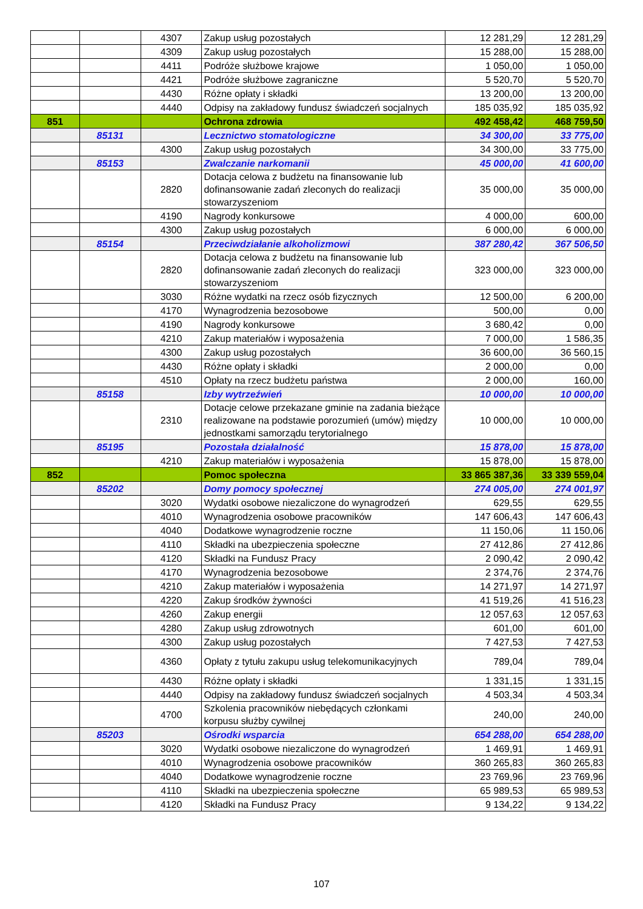| | | 4307 | Zakup usług pozostałych | 12 281,29 | 12 281,29 |
| | | 4309 | Zakup usług pozostałych | 15 288,00 | 15 288,00 |
| | | 4411 | Podróże służbowe krajowe | 1 050,00 | 1 050,00 |
| | | 4421 | Podróże służbowe zagraniczne | 5 520,70 | 5 520,70 |
| | | 4430 | Różne opłaty i składki | 13 200,00 | 13 200,00 |
| | | 4440 | Odpisy na zakładowy fundusz świadczeń socjalnych | 185 035,92 | 185 035,92 |
| 851 | | | Ochrona zdrowia | 492 458,42 | 468 759,50 |
| | 85131 | | Lecznictwo stomatologiczne | 34 300,00 | 33 775,00 |
| | | 4300 | Zakup usług pozostałych | 34 300,00 | 33 775,00 |
| | 85153 | | Zwalczanie narkomanii | 45 000,00 | 41 600,00 |
| | | 2820 | Dotacja celowa z budżetu na finansowanie lub dofinansowanie zadań zleconych do realizacji stowarzyszeniom | 35 000,00 | 35 000,00 |
| | | 4190 | Nagrody konkursowe | 4 000,00 | 600,00 |
| | | 4300 | Zakup usług pozostałych | 6 000,00 | 6 000,00 |
| | 85154 | | Przeciwdziałanie alkoholizmowi | 387 280,42 | 367 506,50 |
| | | 2820 | Dotacja celowa z budżetu na finansowanie lub dofinansowanie zadań zleconych do realizacji stowarzyszeniom | 323 000,00 | 323 000,00 |
| | | 3030 | Różne wydatki na rzecz osób fizycznych | 12 500,00 | 6 200,00 |
| | | 4170 | Wynagrodzenia bezosobowe | 500,00 | 0,00 |
| | | 4190 | Nagrody konkursowe | 3 680,42 | 0,00 |
| | | 4210 | Zakup materiałów i wyposażenia | 7 000,00 | 1 586,35 |
| | | 4300 | Zakup usług pozostałych | 36 600,00 | 36 560,15 |
| | | 4430 | Różne opłaty i składki | 2 000,00 | 0,00 |
| | | 4510 | Opłaty na rzecz budżetu państwa | 2 000,00 | 160,00 |
| | 85158 | | Izby wytrzeźwień | 10 000,00 | 10 000,00 |
| | | 2310 | Dotacje celowe przekazane gminie na zadania bieżące realizowane na podstawie porozumień (umów) między jednostkami samorządu terytorialnego | 10 000,00 | 10 000,00 |
| | 85195 | | Pozostała działalność | 15 878,00 | 15 878,00 |
| | | 4210 | Zakup materiałów i wyposażenia | 15 878,00 | 15 878,00 |
| 852 | | | Pomoc społeczna | 33 865 387,36 | 33 339 559,04 |
| | 85202 | | Domy pomocy społecznej | 274 005,00 | 274 001,97 |
| | | 3020 | Wydatki osobowe niezaliczone do wynagrodzeń | 629,55 | 629,55 |
| | | 4010 | Wynagrodzenia osobowe pracowników | 147 606,43 | 147 606,43 |
| | | 4040 | Dodatkowe wynagrodzenie roczne | 11 150,06 | 11 150,06 |
| | | 4110 | Składki na ubezpieczenia społeczne | 27 412,86 | 27 412,86 |
| | | 4120 | Składki na Fundusz Pracy | 2 090,42 | 2 090,42 |
| | | 4170 | Wynagrodzenia bezosobowe | 2 374,76 | 2 374,76 |
| | | 4210 | Zakup materiałów i wyposażenia | 14 271,97 | 14 271,97 |
| | | 4220 | Zakup środków żywności | 41 519,26 | 41 516,23 |
| | | 4260 | Zakup energii | 12 057,63 | 12 057,63 |
| | | 4280 | Zakup usług zdrowotnych | 601,00 | 601,00 |
| | | 4300 | Zakup usług pozostałych | 7 427,53 | 7 427,53 |
| | | 4360 | Opłaty z tytułu zakupu usług telekomunikacyjnych | 789,04 | 789,04 |
| | | 4430 | Różne opłaty i składki | 1 331,15 | 1 331,15 |
| | | 4440 | Odpisy na zakładowy fundusz świadczeń socjalnych | 4 503,34 | 4 503,34 |
| | | 4700 | Szkolenia pracowników niebędących członkami korpusu służby cywilnej | 240,00 | 240,00 |
| | 85203 | | Ośrodki wsparcia | 654 288,00 | 654 288,00 |
| | | 3020 | Wydatki osobowe niezaliczone do wynagrodzeń | 1 469,91 | 1 469,91 |
| | | 4010 | Wynagrodzenia osobowe pracowników | 360 265,83 | 360 265,83 |
| | | 4040 | Dodatkowe wynagrodzenie roczne | 23 769,96 | 23 769,96 |
| | | 4110 | Składki na ubezpieczenia społeczne | 65 989,53 | 65 989,53 |
| | | 4120 | Składki na Fundusz Pracy | 9 134,22 | 9 134,22 |
107